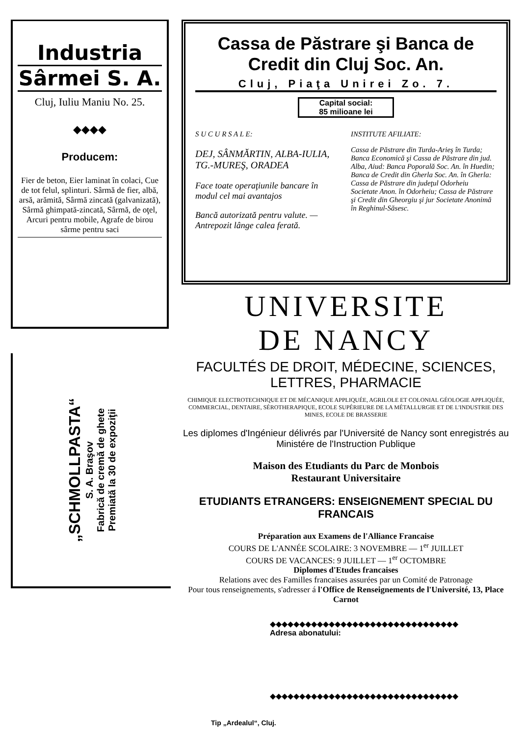Industria
Sârmei S. A.
Cluj, Iuliu Maniu No. 25.
◆◆◆◆
Producem:
Fier de beton, Eier laminat în colaci, Cue de tot felul, splinturi. Sârmă de fier, albă, arsă, arămită, Sârmă zincată (galvanizată), Sârmă ghimpată-zincată, Sârmă, de oţel, Arcuri pentru mobile, Agrafe de birou sârme pentru saci
„SCHMOLLPASTA“
S. A. Braşov
Fabrică de cremă de ghete
Premiată la 30 de expoziţii
Cassa de Păstrare şi Banca de Credit din Cluj Soc. An.
Cluj, Piaţa Unirei Zo. 7.
Capital social:
85 milioane lei
S U C U R S A L E:
DEJ, SÂNMĂRTIN, ALBA-IULIA, TG.-MUREŞ, ORADEA
Face toate operaţiunile bancare în modul cel mai avantajos
Bancă autorizată pentru valute. — Antrepozit lânge calea ferată.
INSTITUTE AFILIATE:
Cassa de Păstrare din Turda-Arieş în Turda; Banca Economică şi Cassa de Păstrare din jud. Alba, Aiud: Banca Poporală Soc. An. în Huedin; Banca de Credit din Gherla Soc. An. în Gherla: Cassa de Păstrare din judeţul Odorheiu Societate Anon. în Odorheiu; Cassa de Păstrare şi Credit din Gheorgiu şi jur Societate Anonimă în Reghinul-Săsesc.
UNIVERSITE
DE NANCY
FACULTÉS DE DROIT, MÉDECINE, SCIENCES, LETTRES, PHARMACIE
CHIMIQUE ELECTROTECHNIQUE ET DE MÉCANIQUE APPLIQUÉE, AGRILOLE ET COLONIAL GÉOLOGIE APPLIQUÉE, COMMERCIAL, DENTAIRE, SÉROTHERAPIQUE, ECOLE SUPÉRIEURE DE LA MÉTALLURGIE ET DE L'INDUSTRIE DES MINES, ECOLE DE BRASSERIE
Les diplomes d'Ingénieur délivrés par l'Université de Nancy sont enregistrés au Ministére de l'Instruction Publique
Maison des Etudiants du Parc de Monbois
Restaurant Universitaire
ETUDIANTS ETRANGERS: ENSEIGNEMENT SPECIAL DU FRANCAIS
Préparation aux Examens de l'Alliance Francaise
COURS DE L'ANNÉE SCOLAIRE: 3 NOVEMBRE — 1<sup>er</sup> JUILLET
COURS DE VACANCES: 9 JUILLET — 1<sup>er</sup> OCTOMBRE
Diplomes d'Etudes francaises
Relations avec des Familles francaises assurées par un Comité de Patronage
Pour tous renseignements, s'adresser á l'Office de Renseignements de l'Université, 13, Place Carnot
◆◆◆◆◆◆◆◆◆◆◆◆◆◆◆◆◆◆◆◆◆◆◆◆◆◆◆◆◆◆◆◆
Adresa abonatului:
◆◆◆◆◆◆◆◆◆◆◆◆◆◆◆◆◆◆◆◆◆◆◆◆◆◆◆◆◆◆◆◆
Tip „Ardealul“, Cluj.